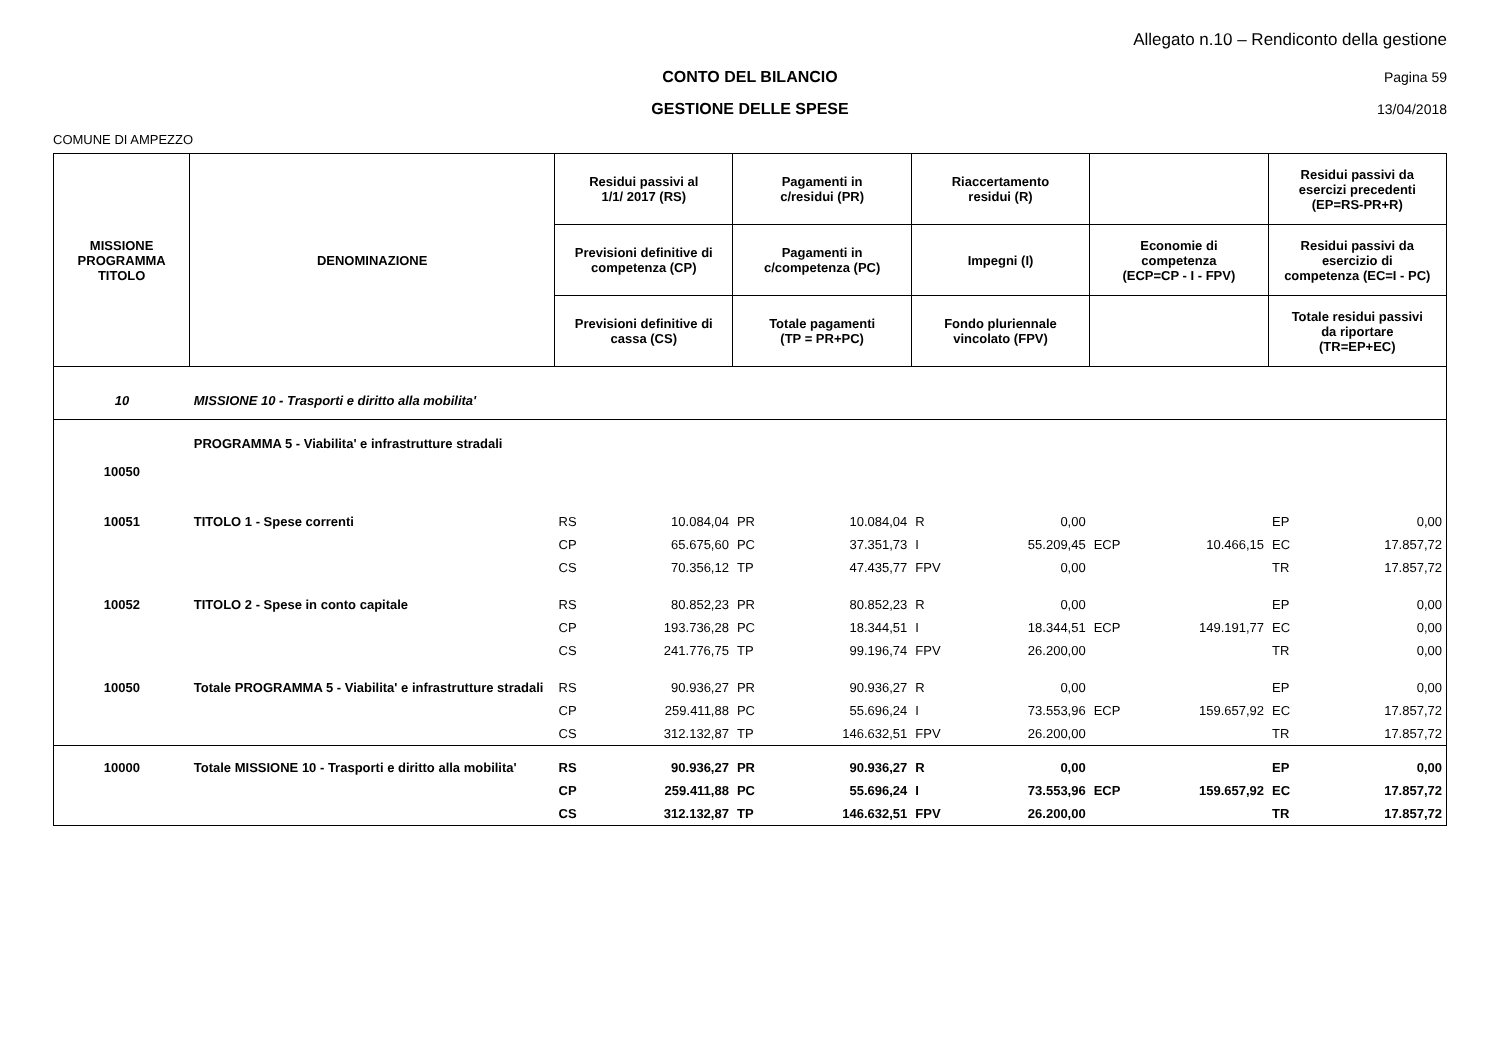Allegato n.10 – Rendiconto della gestione
CONTO DEL BILANCIO Pagina 59
GESTIONE DELLE SPESE 13/04/2018
COMUNE DI AMPEZZO
| MISSIONE PROGRAMMA TITOLO | DENOMINAZIONE | Residui passivi al 1/1/ 2017 (RS) | | Pagamenti in c/residui (PR) | | Riaccertamento residui (R) | | | | Residui passivi da esercizi precedenti (EP=RS-PR+R) | |
| --- | --- | --- | --- | --- | --- | --- | --- | --- | --- | --- | --- |
| | | Previsioni definitive di competenza (CP) | | Pagamenti in c/competenza (PC) | | Impegni (I) | | Economie di competenza (ECP=CP - I - FPV) | | Residui passivi da esercizio di competenza (EC=I - PC) | |
| | | Previsioni definitive di cassa (CS) | | Totale pagamenti (TP = PR+PC) | | Fondo pluriennale vincolato (FPV) | | | | Totale residui passivi da riportare (TR=EP+EC) | |
| 10 | MISSIONE 10 - Trasporti e diritto alla mobilita' | | | | | | | | | | |
| 10050 | PROGRAMMA 5 - Viabilita' e infrastrutture stradali | | | | | | | | | | |
| 10051 | TITOLO 1 - Spese correnti | RS | 10.084,04 | PR | 10.084,04 | R | 0,00 | | | EP | 0,00 |
| | | CP | 65.675,60 | PC | 37.351,73 | I | 55.209,45 | ECP | 10.466,15 | EC | 17.857,72 |
| | | CS | 70.356,12 | TP | 47.435,77 | FPV | 0,00 | | | TR | 17.857,72 |
| 10052 | TITOLO 2 - Spese in conto capitale | RS | 80.852,23 | PR | 80.852,23 | R | 0,00 | | | EP | 0,00 |
| | | CP | 193.736,28 | PC | 18.344,51 | I | 18.344,51 | ECP | 149.191,77 | EC | 0,00 |
| | | CS | 241.776,75 | TP | 99.196,74 | FPV | 26.200,00 | | | TR | 0,00 |
| 10050 | Totale PROGRAMMA 5 - Viabilita' e infrastrutture stradali | RS | 90.936,27 | PR | 90.936,27 | R | 0,00 | | | EP | 0,00 |
| | | CP | 259.411,88 | PC | 55.696,24 | I | 73.553,96 | ECP | 159.657,92 | EC | 17.857,72 |
| | | CS | 312.132,87 | TP | 146.632,51 | FPV | 26.200,00 | | | TR | 17.857,72 |
| 10000 | Totale MISSIONE 10 - Trasporti e diritto alla mobilita' | RS | 90.936,27 | PR | 90.936,27 | R | 0,00 | | | EP | 0,00 |
| | | CP | 259.411,88 | PC | 55.696,24 | I | 73.553,96 | ECP | 159.657,92 | EC | 17.857,72 |
| | | CS | 312.132,87 | TP | 146.632,51 | FPV | 26.200,00 | | | TR | 17.857,72 |